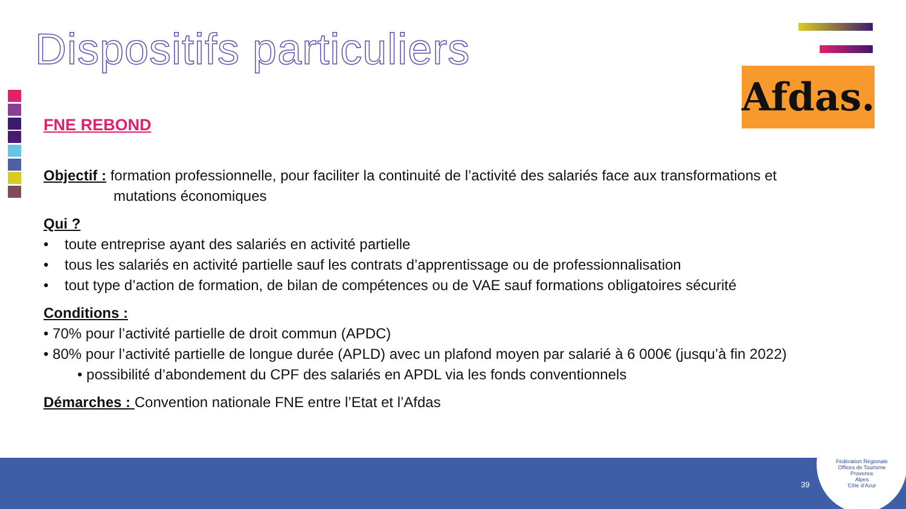Dispositifs particuliers
Afdas.
FNE REBOND
Objectif : formation professionnelle, pour faciliter la continuité de l’activité des salariés face aux transformations et
mutations économiques
Qui ?
• toute entreprise ayant des salariés en activité partielle
• tous les salariés en activité partielle sauf les contrats d’apprentissage ou de professionnalisation
• tout type d’action de formation, de bilan de compétences ou de VAE sauf formations obligatoires sécurité
Conditions :
• 70% pour l’activité partielle de droit commun (APDC)
• 80% pour l’activité partielle de longue durée (APLD) avec un plafond moyen par salarié à 6 000€ (jusqu’à fin 2022)
• possibilité d’abondement du CPF des salariés en APDL via les fonds conventionnels
Démarches : Convention nationale FNE entre l’Etat et l’Afdas
39
Fédération Régionale
Offices de Tourisme
Provence
Alpes
Côte d’Azur